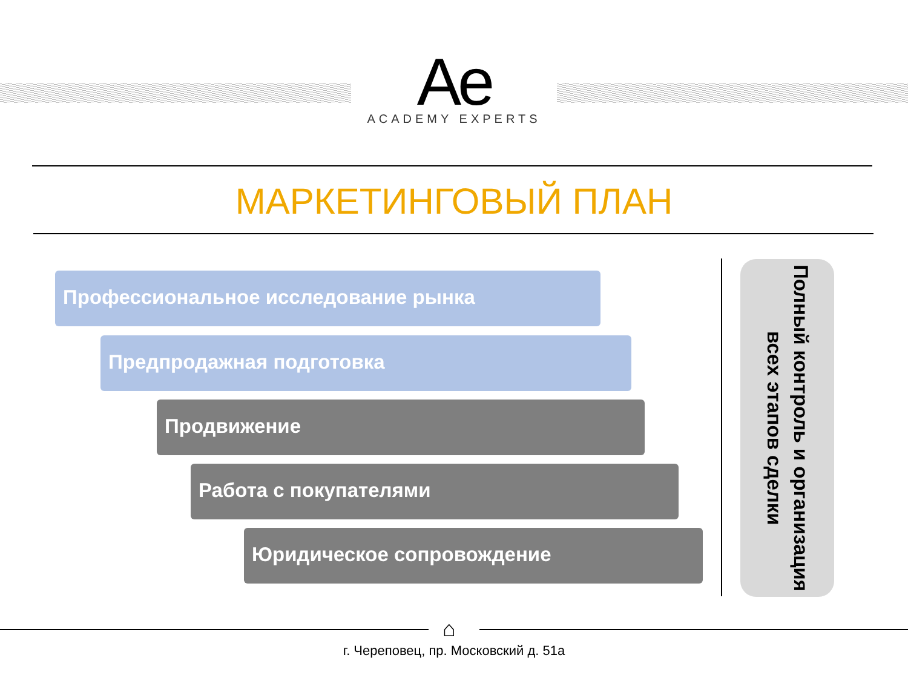Ae
ACADEMY EXPERTS
МАРКЕТИНГОВЫЙ ПЛАН
Профессиональное исследование рынка
Предпродажная подготовка
Продвижение
Работа с покупателями
Юридическое сопровождение
Полный контроль и организация всех этапов сделки
⌂
г. Череповец, пр. Московский д. 51а